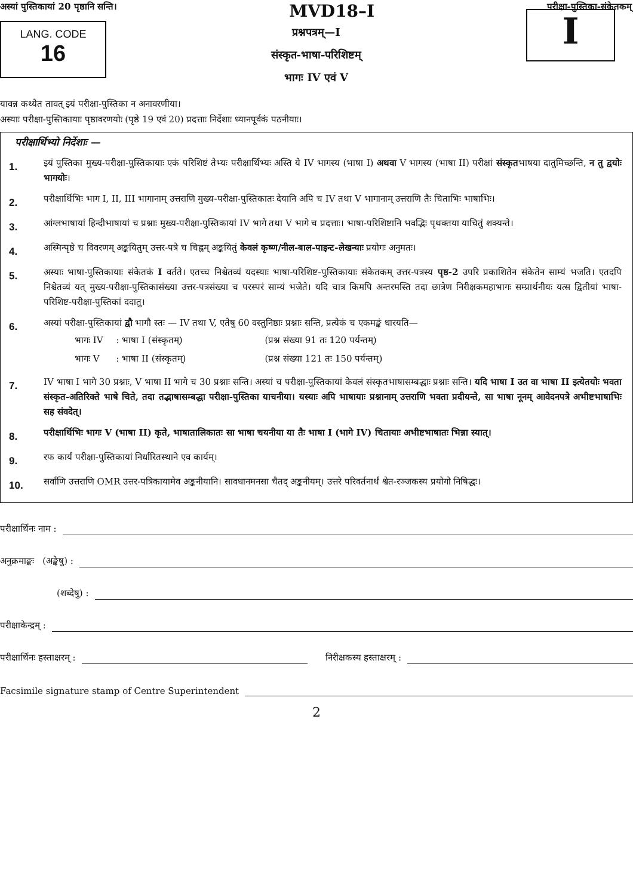अस्यां पुस्तिकायां 20 पृष्ठानि सन्ति। MVD18–I परीक्षा-पुस्तिका-संकेतकम्
LANG. CODE
16
प्रश्नपत्रम्—I
संस्कृत-भाषा-परिशिष्टम्
भागः IV एवं V
I
यावन्न कथ्येत तावत् इयं परीक्षा-पुस्तिका न अनावरणीया।
अस्याः परीक्षा-पुस्तिकायाः पृष्ठावरणयोः (पृष्ठे 19 एवं 20) प्रदत्ताः निर्देशाः ध्यानपूर्वकं पठनीयाः।
परीक्षार्थिभ्यो निर्देशाः —
1.
इयं पुस्तिका मुख्य-परीक्षा-पुस्तिकायाः एकं परिशिष्टं तेभ्यः परीक्षार्थिभ्यः अस्ति ये IV भागस्य (भाषा I) अथवा V भागस्य (भाषा II) परीक्षां संस्कृतभाषया दातुमिच्छन्ति, न तु द्वयोः भागयोः।
2.
परीक्षार्थिभिः भाग I, II, III भागानाम् उत्तराणि मुख्य-परीक्षा-पुस्तिकातः देयानि अपि च IV तथा V भागानाम् उत्तराणि तैः चिताभिः भाषाभिः।
3.
आंग्लभाषायां हिन्दीभाषायां च प्रश्नाः मुख्य-परीक्षा-पुस्तिकायां IV भागे तथा V भागे च प्रदत्ताः। भाषा-परिशिष्टानि भवद्भिः पृथक्तया याचितुं शक्यन्ते।
4.
अस्मिन्पृष्ठे च विवरणम् अङ्कयितुम् उत्तर-पत्रे च चिह्नम् अङ्कयितुं केवलं कृष्ण/नील-बाल-पाइन्ट-लेखन्याः प्रयोगः अनुमतः।
5.
अस्याः भाषा-पुस्तिकायाः संकेतकं I वर्तते। एतच्च निश्चेतव्यं यदस्याः भाषा-परिशिष्ट-पुस्तिकायाः संकेतकम् उत्तर-पत्रस्य पृष्ठ-2 उपरि प्रकाशितेन संकेतेन साम्यं भजति। एतदपि निश्चेतव्यं यत् मुख्य-परीक्षा-पुस्तिकासंख्या उत्तर-पत्रसंख्या च परस्परं साम्यं भजेते। यदि चात्र किमपि अन्तरमस्ति तदा छात्रेण निरीक्षकमहाभागः सम्प्रार्थनीयः यत्स द्वितीयां भाषा-परिशिष्ट-परीक्षा-पुस्तिकां ददातु।
6.
अस्यां परीक्षा-पुस्तिकायां द्वौ भागौ स्तः — IV तथा V, एतेषु 60 वस्तुनिष्ठाः प्रश्नाः सन्ति, प्रत्येकं च एकमङ्कं धारयति—
| भागः IV | : भाषा I (संस्कृतम्) | (प्रश्न संख्या 91 तः 120 पर्यन्तम्) |
| भागः V | : भाषा II (संस्कृतम्) | (प्रश्न संख्या 121 तः 150 पर्यन्तम्) |
7.
IV भाषा I भागे 30 प्रश्नाः, V भाषा II भागे च 30 प्रश्नाः सन्ति। अस्यां च परीक्षा-पुस्तिकायां केवलं संस्कृतभाषासम्बद्धाः प्रश्नाः सन्ति। यदि भाषा I उत वा भाषा II इत्येतयोः भवता संस्कृत-अतिरिक्ते भाषे चिते, तदा तद्भाषासम्बद्धा परीक्षा-पुस्तिका याचनीया। यस्याः अपि भाषायाः प्रश्नानाम् उत्तराणि भवता प्रदीयन्ते, सा भाषा नूनम् आवेदनपत्रे अभीष्टभाषाभिः सह संवदेत्।
8.
परीक्षार्थिभिः भागः V (भाषा II) कृते, भाषातालिकातः सा भाषा चयनीया या तैः भाषा I (भागे IV) चितायाः अभीष्टभाषातः भिन्ना स्यात्।
9.
रफ कार्यं परीक्षा-पुस्तिकायां निर्धारितस्थाने एव कार्यम्।
10.
सर्वाणि उत्तराणि OMR उत्तर-पत्रिकायामेव अङ्कनीयानि। सावधानमनसा चैतद् अङ्कनीयम्। उत्तरे परिवर्तनार्थं श्वेत-रञ्जकस्य प्रयोगो निषिद्धः।
परीक्षार्थिनः नाम :
अनुक्रमाङ्कः (अङ्केषु) :
(शब्देषु) :
परीक्षाकेन्द्रम् :
परीक्षार्थिनः हस्ताक्षरम् : निरीक्षकस्य हस्ताक्षरम् :
Facsimile signature stamp of Centre Superintendent
2